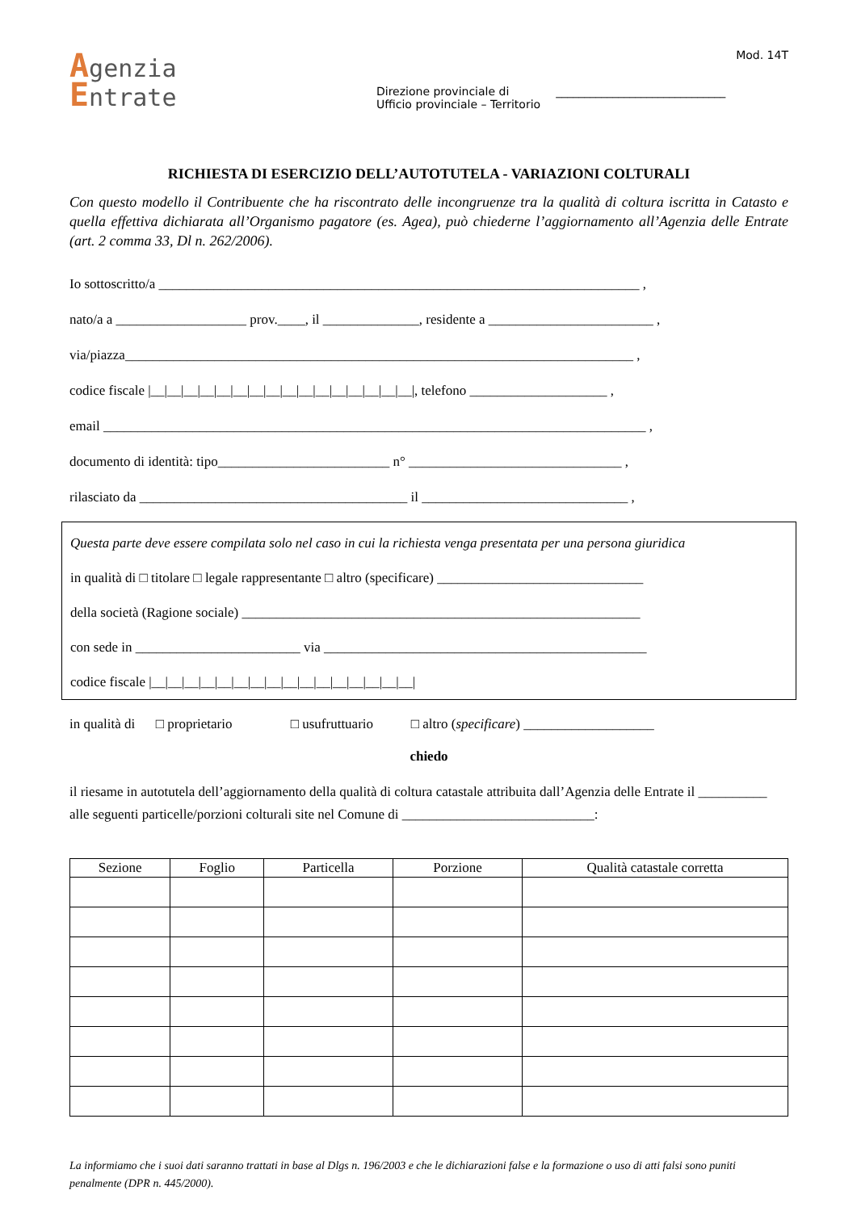Agenzia
Entrate
Direzione provinciale di ______________________________
Ufficio provinciale – Territorio
Mod. 14T
RICHIESTA DI ESERCIZIO DELL’AUTOTUTELA - VARIAZIONI COLTURALI
Con questo modello il Contribuente che ha riscontrato delle incongruenze tra la qualità di coltura iscritta in Catasto e quella effettiva dichiarata all’Organismo pagatore (es. Agea), può chiederne l’aggiornamento all’Agenzia delle Entrate (art. 2 comma 33, Dl n. 262/2006).
Io sottoscritto/a ______________________________________________________________________ ,
nato/a a ___________________ prov.____, il ______________, residente a ________________________ ,
via/piazza__________________________________________________________________________ ,
codice fiscale |__|__|__|__|__|__|__|__|__|__|__|__|__|__|__|__|, telefono ____________________ ,
email _______________________________________________________________________________ ,
documento di identità: tipo_________________________ n° _______________________________ ,
rilasciato da _______________________________________ il ______________________________ ,
Questa parte deve essere compilata solo nel caso in cui la richiesta venga presentata per una persona giuridica
in qualità di □ titolare □ legale rappresentante □ altro (specificare) ______________________________
della società (Ragione sociale) __________________________________________________________
con sede in ________________________ via _______________________________________________
codice fiscale |__|__|__|__|__|__|__|__|__|__|__|__|__|__|__|__|
in qualità di □ proprietario □ usufruttuario □ altro (specificare) ___________________
chiedo
il riesame in autotutela dell’aggiornamento della qualità di coltura catastale attribuita dall’Agenzia delle Entrate il __________ alle seguenti particelle/porzioni colturali site nel Comune di ____________________________:
| Sezione | Foglio | Particella | Porzione | Qualità catastale corretta |
| --- | --- | --- | --- | --- |
La informiamo che i suoi dati saranno trattati in base al Dlgs n. 196/2003 e che le dichiarazioni false e la formazione o uso di atti falsi sono puniti penalmente (DPR n. 445/2000).